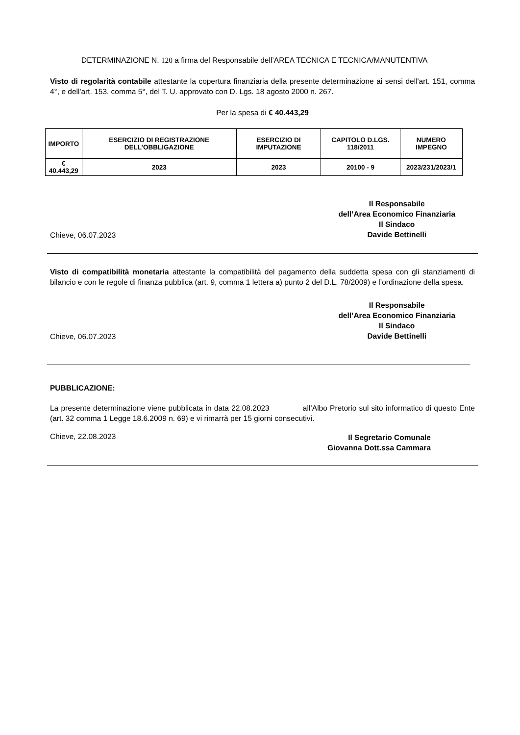DETERMINAZIONE N. 120 a firma del Responsabile dell’AREA TECNICA E TECNICA/MANUTENTIVA
Visto di regolarità contabile attestante la copertura finanziaria della presente determinazione ai sensi dell'art. 151, comma 4°, e dell'art. 153, comma 5°, del T. U. approvato con D. Lgs. 18 agosto 2000 n. 267.
Per la spesa di € 40.443,29
| IMPORTO | ESERCIZIO DI REGISTRAZIONE DELL’OBBLIGAZIONE | ESERCIZIO DI IMPUTAZIONE | CAPITOLO D.LGS. 118/2011 | NUMERO IMPEGNO |
| --- | --- | --- | --- | --- |
| € 40.443,29 | 2023 | 2023 | 20100 - 9 | 2023/231/2023/1 |
Chieve, 06.07.2023
Il Responsabile
dell’Area Economico Finanziaria
Il Sindaco
Davide Bettinelli
Visto di compatibilità monetaria attestante la compatibilità del pagamento della suddetta spesa con gli stanziamenti di bilancio e con le regole di finanza pubblica (art. 9, comma 1 lettera a) punto 2 del D.L. 78/2009) e l’ordinazione della spesa.
Chieve, 06.07.2023
Il Responsabile
dell’Area Economico Finanziaria
Il Sindaco
Davide Bettinelli
PUBBLICAZIONE:
La presente determinazione viene pubblicata in data 22.08.2023 all’Albo Pretorio sul sito informatico di questo Ente (art. 32 comma 1 Legge 18.6.2009 n. 69) e vi rimarrà per 15 giorni consecutivi.
Chieve, 22.08.2023
Il Segretario Comunale
Giovanna Dott.ssa Cammara